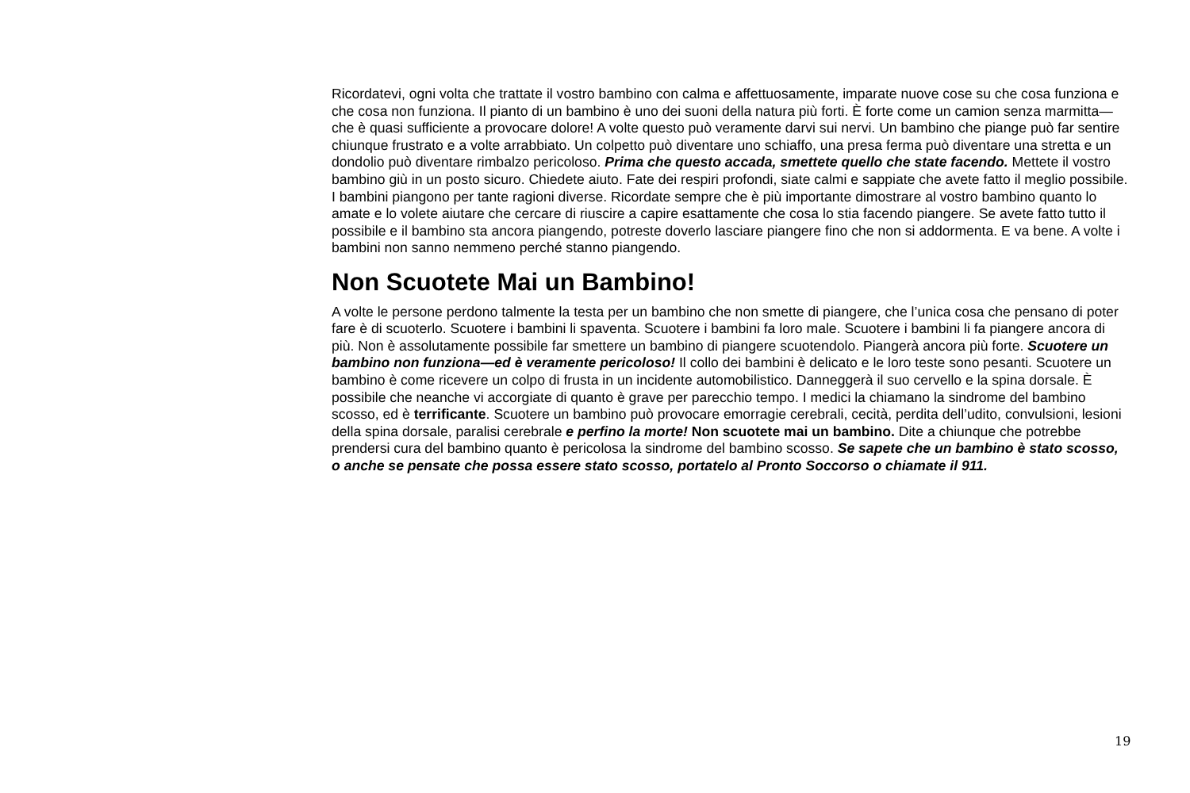Ricordatevi, ogni volta che trattate il vostro bambino con calma e affettuosamente, imparate nuove cose su che cosa funziona e che cosa non funziona. Il pianto di un bambino è uno dei suoni della natura più forti. È forte come un camion senza marmitta—che è quasi sufficiente a provocare dolore! A volte questo può veramente darvi sui nervi. Un bambino che piange può far sentire chiunque frustrato e a volte arrabbiato. Un colpetto può diventare uno schiaffo, una presa ferma può diventare una stretta e un dondolio può diventare rimbalzo pericoloso. Prima che questo accada, smettete quello che state facendo. Mettete il vostro bambino giù in un posto sicuro. Chiedete aiuto. Fate dei respiri profondi, siate calmi e sappiate che avete fatto il meglio possibile. I bambini piangono per tante ragioni diverse. Ricordate sempre che è più importante dimostrare al vostro bambino quanto lo amate e lo volete aiutare che cercare di riuscire a capire esattamente che cosa lo stia facendo piangere. Se avete fatto tutto il possibile e il bambino sta ancora piangendo, potreste doverlo lasciare piangere fino che non si addormenta. E va bene. A volte i bambini non sanno nemmeno perché stanno piangendo.
Non Scuotete Mai un Bambino!
A volte le persone perdono talmente la testa per un bambino che non smette di piangere, che l’unica cosa che pensano di poter fare è di scuoterlo. Scuotere i bambini li spaventa. Scuotere i bambini fa loro male. Scuotere i bambini li fa piangere ancora di più. Non è assolutamente possibile far smettere un bambino di piangere scuotendolo. Piangerà ancora più forte. Scuotere un bambino non funziona—ed è veramente pericoloso! Il collo dei bambini è delicato e le loro teste sono pesanti. Scuotere un bambino è come ricevere un colpo di frusta in un incidente automobilistico. Danneggerà il suo cervello e la spina dorsale. È possibile che neanche vi accorgiate di quanto è grave per parecchio tempo. I medici la chiamano la sindrome del bambino scosso, ed è terrificante. Scuotere un bambino può provocare emorragie cerebrali, cecità, perdita dell’udito, convulsioni, lesioni della spina dorsale, paralisi cerebrale e perfino la morte! Non scuotete mai un bambino. Dite a chiunque che potrebbe prendersi cura del bambino quanto è pericolosa la sindrome del bambino scosso. Se sapete che un bambino è stato scosso, o anche se pensate che possa essere stato scosso, portatelo al Pronto Soccorso o chiamate il 911.
19